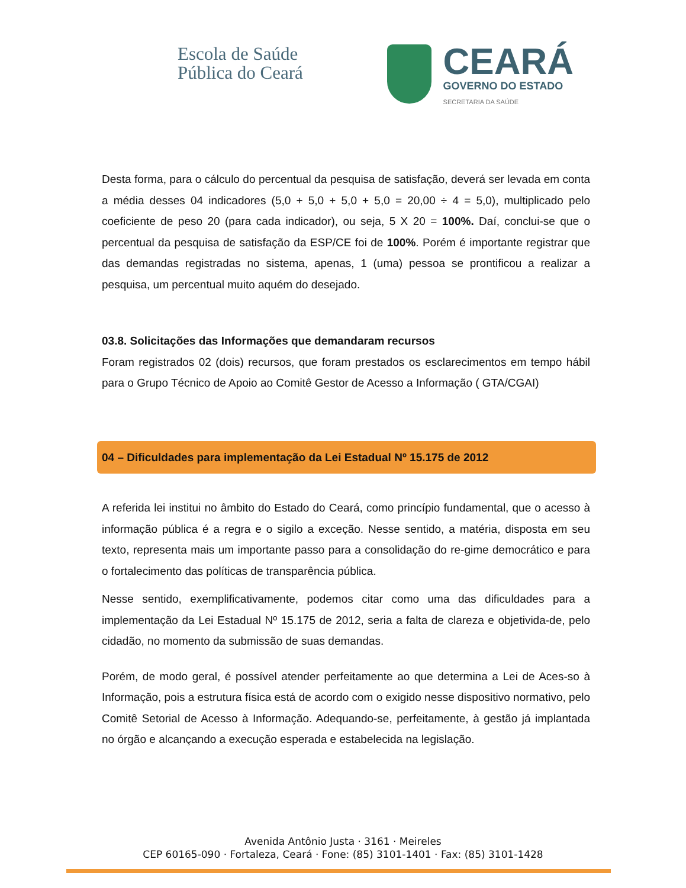Escola de Saúde
Pública do Ceará
CEARÁ
GOVERNO DO ESTADO
SECRETARIA DA SAÚDE
Desta forma, para o cálculo do percentual da pesquisa de satisfação, deverá ser levada em conta a média desses 04 indicadores (5,0 + 5,0 + 5,0 + 5,0 = 20,00 ÷ 4 = 5,0), multiplicado pelo coeficiente de peso 20 (para cada indicador), ou seja, 5 X 20 = 100%. Daí, conclui-se que o percentual da pesquisa de satisfação da ESP/CE foi de 100%. Porém é importante registrar que das demandas registradas no sistema, apenas, 1 (uma) pessoa se prontificou a realizar a pesquisa, um percentual muito aquém do desejado.
03.8. Solicitações das Informações que demandaram recursos
Foram registrados 02 (dois) recursos, que foram prestados os esclarecimentos em tempo hábil para o Grupo Técnico de Apoio ao Comitê Gestor de Acesso a Informação ( GTA/CGAI)
04 – Dificuldades para implementação da Lei Estadual Nº 15.175 de 2012
A referida lei institui no âmbito do Estado do Ceará, como princípio fundamental, que o acesso à informação pública é a regra e o sigilo a exceção. Nesse sentido, a matéria, disposta em seu texto, representa mais um importante passo para a consolidação do re-gime democrático e para o fortalecimento das políticas de transparência pública.
Nesse sentido, exemplificativamente, podemos citar como uma das dificuldades para a implementação da Lei Estadual Nº 15.175 de 2012, seria a falta de clareza e objetivida-de, pelo cidadão, no momento da submissão de suas demandas.
Porém, de modo geral, é possível atender perfeitamente ao que determina a Lei de Aces-so à Informação, pois a estrutura física está de acordo com o exigido nesse dispositivo normativo, pelo Comitê Setorial de Acesso à Informação. Adequando-se, perfeitamente, à gestão já implantada no órgão e alcançando a execução esperada e estabelecida na legislação.
Avenida Antônio Justa · 3161 · Meireles
CEP 60165-090 · Fortaleza, Ceará · Fone: (85) 3101-1401 · Fax: (85) 3101-1428